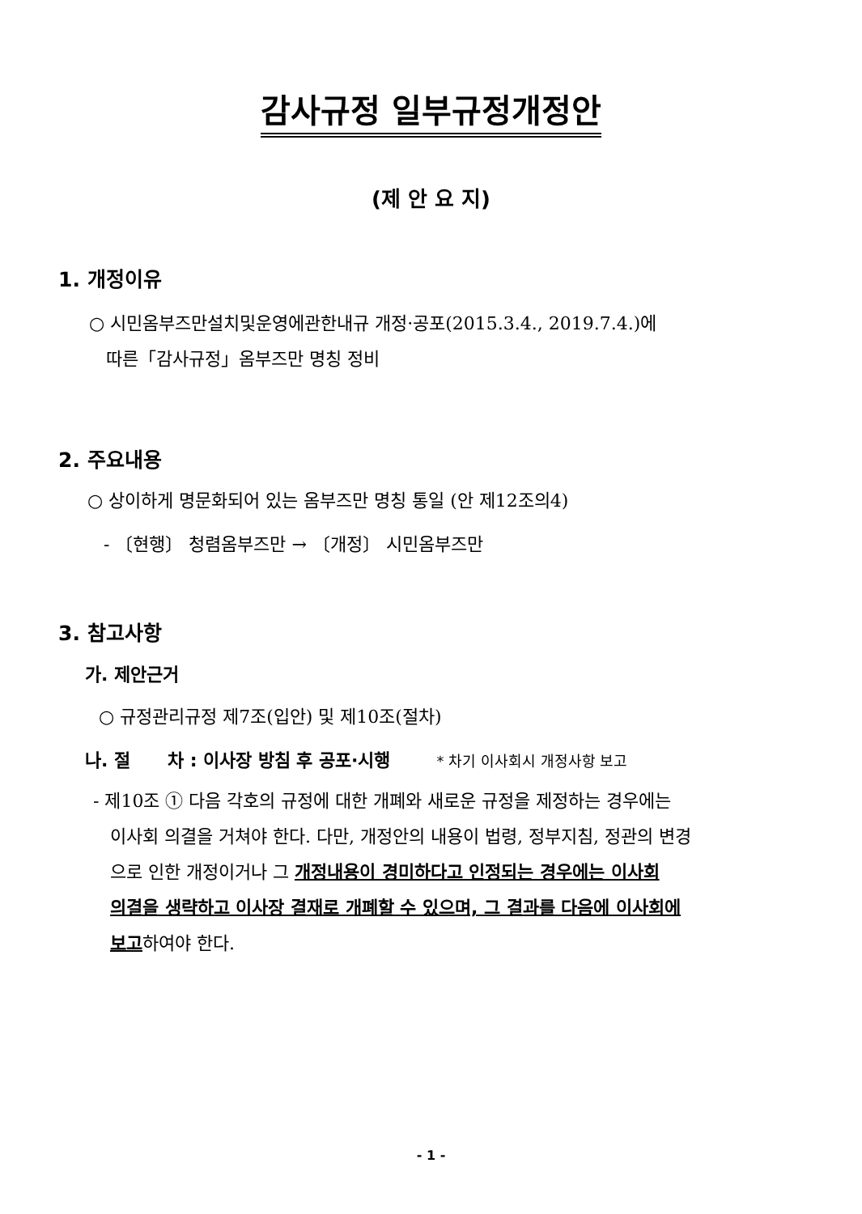감사규정 일부규정개정안
(제 안 요 지)
1. 개정이유
○ 시민옴부즈만설치및운영에관한내규 개정·공포(2015.3.4., 2019.7.4.)에
따른「감사규정」옴부즈만 명칭 정비
2. 주요내용
○ 상이하게 명문화되어 있는 옴부즈만 명칭 통일 (안 제12조의4)
- 〔현행〕 청렴옴부즈만 → 〔개정〕 시민옴부즈만
3. 참고사항
가. 제안근거
○ 규정관리규정 제7조(입안) 및 제10조(절차)
나. 절 차 : 이사장 방침 후 공포·시행 * 차기 이사회시 개정사항 보고
- 제10조 ① 다음 각호의 규정에 대한 개폐와 새로운 규정을 제정하는 경우에는
이사회 의결을 거쳐야 한다. 다만, 개정안의 내용이 법령, 정부지침, 정관의 변경
으로 인한 개정이거나 그 개정내용이 경미하다고 인정되는 경우에는 이사회
의결을 생략하고 이사장 결재로 개폐할 수 있으며, 그 결과를 다음에 이사회에
보고하여야 한다.
- 1 -